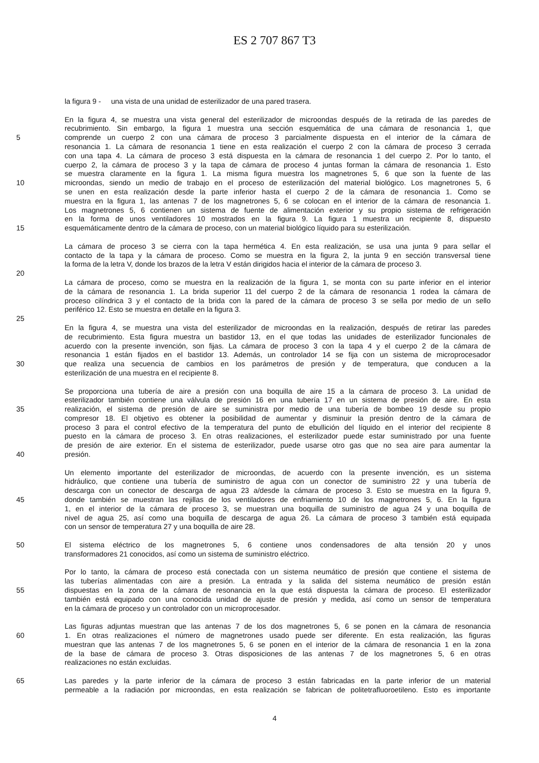ES 2 707 867 T3
la figura 9 - una vista de una unidad de esterilizador de una pared trasera.
En la figura 4, se muestra una vista general del esterilizador de microondas después de la retirada de las paredes de
recubrimiento. Sin embargo, la figura 1 muestra una sección esquemática de una cámara de resonancia 1, que
5 comprende un cuerpo 2 con una cámara de proceso 3 parcialmente dispuesta en el interior de la cámara de
resonancia 1. La cámara de resonancia 1 tiene en esta realización el cuerpo 2 con la cámara de proceso 3 cerrada
con una tapa 4. La cámara de proceso 3 está dispuesta en la cámara de resonancia 1 del cuerpo 2. Por lo tanto, el
cuerpo 2, la cámara de proceso 3 y la tapa de cámara de proceso 4 juntas forman la cámara de resonancia 1. Esto
se muestra claramente en la figura 1. La misma figura muestra los magnetrones 5, 6 que son la fuente de las
10 microondas, siendo un medio de trabajo en el proceso de esterilización del material biológico. Los magnetrones 5, 6
se unen en esta realización desde la parte inferior hasta el cuerpo 2 de la cámara de resonancia 1. Como se
muestra en la figura 1, las antenas 7 de los magnetrones 5, 6 se colocan en el interior de la cámara de resonancia 1.
Los magnetrones 5, 6 contienen un sistema de fuente de alimentación exterior y su propio sistema de refrigeración
en la forma de unos ventiladores 10 mostrados en la figura 9. La figura 1 muestra un recipiente 8, dispuesto
15 esquemáticamente dentro de la cámara de proceso, con un material biológico líquido para su esterilización.
La cámara de proceso 3 se cierra con la tapa hermética 4. En esta realización, se usa una junta 9 para sellar el
contacto de la tapa y la cámara de proceso. Como se muestra en la figura 2, la junta 9 en sección transversal tiene
la forma de la letra V, donde los brazos de la letra V están dirigidos hacia el interior de la cámara de proceso 3.
20
La cámara de proceso, como se muestra en la realización de la figura 1, se monta con su parte inferior en el interior
de la cámara de resonancia 1. La brida superior 11 del cuerpo 2 de la cámara de resonancia 1 rodea la cámara de
proceso cilíndrica 3 y el contacto de la brida con la pared de la cámara de proceso 3 se sella por medio de un sello
periférico 12. Esto se muestra en detalle en la figura 3.
25
En la figura 4, se muestra una vista del esterilizador de microondas en la realización, después de retirar las paredes
de recubrimiento. Esta figura muestra un bastidor 13, en el que todas las unidades de esterilizador funcionales de
acuerdo con la presente invención, son fijas. La cámara de proceso 3 con la tapa 4 y el cuerpo 2 de la cámara de
resonancia 1 están fijados en el bastidor 13. Además, un controlador 14 se fija con un sistema de microprocesador
30 que realiza una secuencia de cambios en los parámetros de presión y de temperatura, que conducen a la
esterilización de una muestra en el recipiente 8.
Se proporciona una tubería de aire a presión con una boquilla de aire 15 a la cámara de proceso 3. La unidad de
esterilizador también contiene una válvula de presión 16 en una tubería 17 en un sistema de presión de aire. En esta
35 realización, el sistema de presión de aire se suministra por medio de una tubería de bombeo 19 desde su propio
compresor 18. El objetivo es obtener la posibilidad de aumentar y disminuir la presión dentro de la cámara de
proceso 3 para el control efectivo de la temperatura del punto de ebullición del líquido en el interior del recipiente 8
puesto en la cámara de proceso 3. En otras realizaciones, el esterilizador puede estar suministrado por una fuente
de presión de aire exterior. En el sistema de esterilizador, puede usarse otro gas que no sea aire para aumentar la
40 presión.
Un elemento importante del esterilizador de microondas, de acuerdo con la presente invención, es un sistema
hidráulico, que contiene una tubería de suministro de agua con un conector de suministro 22 y una tubería de
descarga con un conector de descarga de agua 23 a/desde la cámara de proceso 3. Esto se muestra en la figura 9,
45 donde también se muestran las rejillas de los ventiladores de enfriamiento 10 de los magnetrones 5, 6. En la figura
1, en el interior de la cámara de proceso 3, se muestran una boquilla de suministro de agua 24 y una boquilla de
nivel de agua 25, así como una boquilla de descarga de agua 26. La cámara de proceso 3 también está equipada
con un sensor de temperatura 27 y una boquilla de aire 28.
50 El sistema eléctrico de los magnetrones 5, 6 contiene unos condensadores de alta tensión 20 y unos
transformadores 21 conocidos, así como un sistema de suministro eléctrico.
Por lo tanto, la cámara de proceso está conectada con un sistema neumático de presión que contiene el sistema de
las tuberías alimentadas con aire a presión. La entrada y la salida del sistema neumático de presión están
55 dispuestas en la zona de la cámara de resonancia en la que está dispuesta la cámara de proceso. El esterilizador
también está equipado con una conocida unidad de ajuste de presión y medida, así como un sensor de temperatura
en la cámara de proceso y un controlador con un microprocesador.
Las figuras adjuntas muestran que las antenas 7 de los dos magnetrones 5, 6 se ponen en la cámara de resonancia
60 1. En otras realizaciones el número de magnetrones usado puede ser diferente. En esta realización, las figuras
muestran que las antenas 7 de los magnetrones 5, 6 se ponen en el interior de la cámara de resonancia 1 en la zona
de la base de cámara de proceso 3. Otras disposiciones de las antenas 7 de los magnetrones 5, 6 en otras
realizaciones no están excluidas.
65 Las paredes y la parte inferior de la cámara de proceso 3 están fabricadas en la parte inferior de un material
permeable a la radiación por microondas, en esta realización se fabrican de politetrafluoroetileno. Esto es importante
4